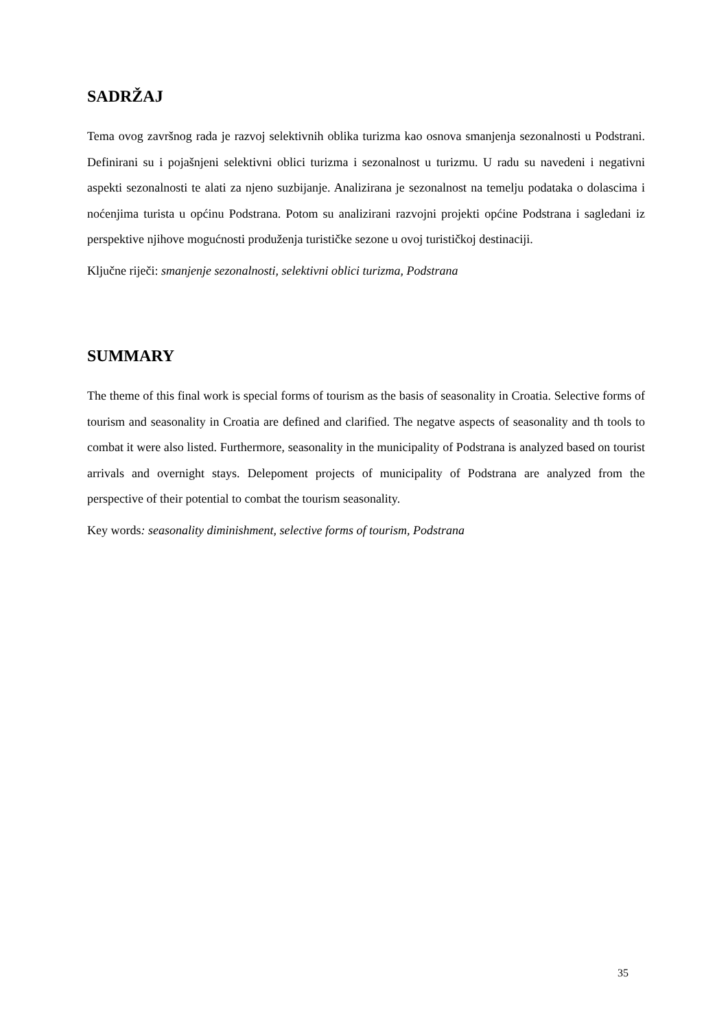SADRŽAJ
Tema ovog završnog rada je razvoj selektivnih oblika turizma kao osnova smanjenja sezonalnosti u Podstrani. Definirani su i pojašnjeni selektivni oblici turizma i sezonalnost u turizmu. U radu su navedeni i negativni aspekti sezonalnosti te alati za njeno suzbijanje. Analizirana je sezonalnost na temelju podataka o dolascima i noćenjima turista u općinu Podstrana. Potom su analizirani razvojni projekti općine Podstrana i sagledani iz perspektive njihove mogućnosti produženja turističke sezone u ovoj turističkoj destinaciji.
Ključne riječi: smanjenje sezonalnosti, selektivni oblici turizma, Podstrana
SUMMARY
The theme of this final work is special forms of tourism as the basis of seasonality in Croatia. Selective forms of tourism and seasonality in Croatia are defined and clarified. The negatve aspects of seasonality and th tools to combat it were also listed. Furthermore, seasonality in the municipality of Podstrana is analyzed based on tourist arrivals and overnight stays. Delepoment projects of municipality of Podstrana are analyzed from the perspective of their potential to combat the tourism seasonality.
Key words: seasonality diminishment, selective forms of tourism, Podstrana
35